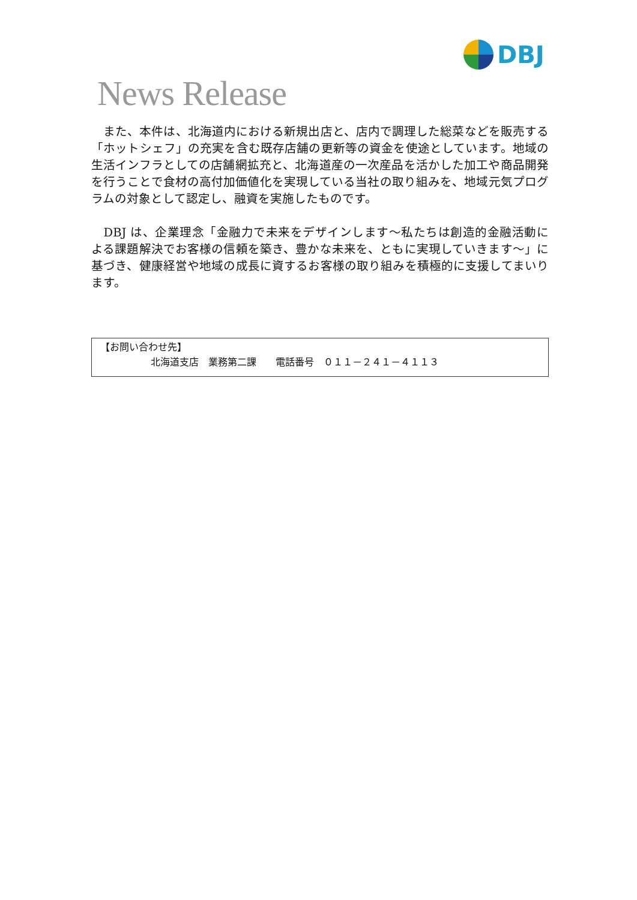DBJ
News Release
　また、本件は、北海道内における新規出店と、店内で調理した総菜などを販売する「ホットシェフ」の充実を含む既存店舗の更新等の資金を使途としています。地域の生活インフラとしての店舗網拡充と、北海道産の一次産品を活かした加工や商品開発を行うことで食材の高付加価値化を実現している当社の取り組みを、地域元気プログラムの対象として認定し、融資を実施したものです。
　DBJ は、企業理念「金融力で未来をデザインします～私たちは創造的金融活動による課題解決でお客様の信頼を築き、豊かな未来を、ともに実現していきます～」に基づき、健康経営や地域の成長に資するお客様の取り組みを積極的に支援してまいります。
【お問い合わせ先】
北海道支店　業務第二課　　電話番号　０１１－２４１－４１１３